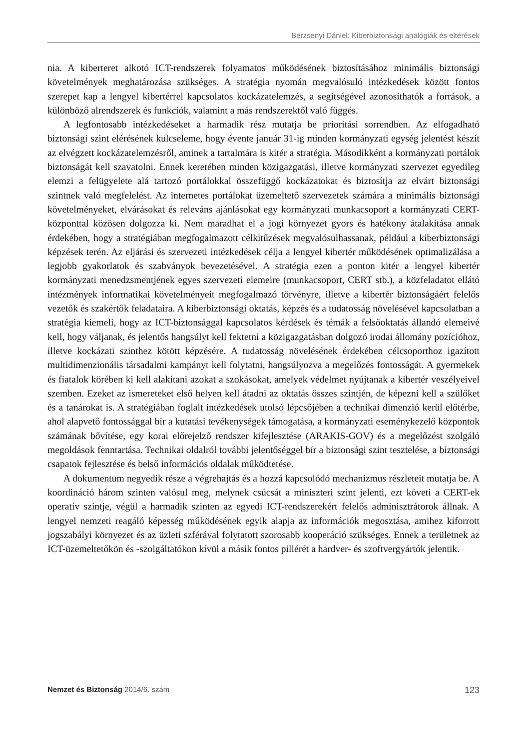Berzsenyi Dániel: Kiberbiztonsági analógiák és eltérések
nia. A kiberteret alkotó ICT-rendszerek folyamatos működésének biztosításához minimális biztonsági követelmények meghatározása szükséges. A stratégia nyomán megvalósuló intézkedések között fontos szerepet kap a lengyel kibertérrel kapcsolatos kockázatelemzés, a segítségével azonosíthatók a források, a különböző alrendszerek és funkciók, valamint a más rendszerektől való függés.
A legfontosabb intézkedéseket a harmadik rész mutatja be prioritási sorrendben. Az elfogadható biztonsági szint elérésének kulcseleme, hogy évente január 31-ig minden kormányzati egység jelentést készít az elvégzett kockázatelemzésről, aminek a tartalmára is kitér a stratégia. Másodikként a kormányzati portálok biztonságát kell szavatolni. Ennek keretében minden közigazgatási, illetve kormányzati szervezet egyedileg elemzi a felügyelete alá tartozó portálokkal összefüggő kockázatokat és biztosítja az elvárt biztonsági szintnek való megfelelést. Az internetes portálokat üzemeltető szervezetek számára a minimális biztonsági követelményeket, elvárásokat és releváns ajánlásokat egy kormányzati munkacsoport a kormányzati CERT-központtal közösen dolgozza ki. Nem maradhat el a jogi környezet gyors és hatékony átalakítása annak érdekében, hogy a stratégiában megfogalmazott célkitűzések megvalósulhassanak, például a kiberbiztonsági képzések terén. Az eljárási és szervezeti intézkedések célja a lengyel kibertér működésének optimalizálása a legjobb gyakorlatok és szabványok bevezetésével. A stratégia ezen a ponton kitér a lengyel kibertér kormányzati menedzsmentjének egyes szervezeti elemeire (munkacsoport, CERT stb.), a közfeladatot ellátó intézmények informatikai követelményeit megfogalmazó törvényre, illetve a kibertér biztonságáért felelős vezetők és szakértők feladataira. A kiberbiztonsági oktatás, képzés és a tudatosság növelésével kapcsolatban a stratégia kiemeli, hogy az ICT-biztonsággal kapcsolatos kérdések és témák a felsőoktatás állandó elemeivé kell, hogy váljanak, és jelentős hangsúlyt kell fektetni a közigazgatásban dolgozó irodai állomány pozícióhoz, illetve kockázati szinthez kötött képzésére. A tudatosság növelésének érdekében célcsoporthoz igazított multidimenzionális társadalmi kampányt kell folytatni, hangsúlyozva a megelőzés fontosságát. A gyermekek és fiatalok körében ki kell alakítani azokat a szokásokat, amelyek védelmet nyújtanak a kibertér veszélyeivel szemben. Ezeket az ismereteket első helyen kell átadni az oktatás összes szintjén, de képezni kell a szülőket és a tanárokat is. A stratégiában foglalt intézkedések utolsó lépcsőjében a technikai dimenzió kerül előtérbe, ahol alapvető fontossággal bír a kutatási tevékenységek támogatása, a kormányzati eseménykezelő központok számának bővítése, egy korai előrejelző rendszer kifejlesztése (ARAKIS-GOV) és a megelőzést szolgáló megoldások fenntartása. Technikai oldalról további jelentőséggel bír a biztonsági szint tesztelése, a biztonsági csapatok fejlesztése és belső információs oldalak működtetése.
A dokumentum negyedik része a végrehajtás és a hozzá kapcsolódó mechanizmus részleteit mutatja be. A koordináció három szinten valósul meg, melynek csúcsát a miniszteri szint jelenti, ezt követi a CERT-ek operatív szintje, végül a harmadik szinten az egyedi ICT-rendszerekért felelős adminisztrátorok állnak. A lengyel nemzeti reagáló képesség működésének egyik alapja az információk megosztása, amihez kiforrott jogszabályi környezet és az üzleti szférával folytatott szorosabb kooperáció szükséges. Ennek a területnek az ICT-üzemeltetőkön és -szolgáltatókon kívül a másik fontos pillérét a hardver- és szoftvergyártók jelentik.
Nemzet és Biztonság 2014/6. szám 123